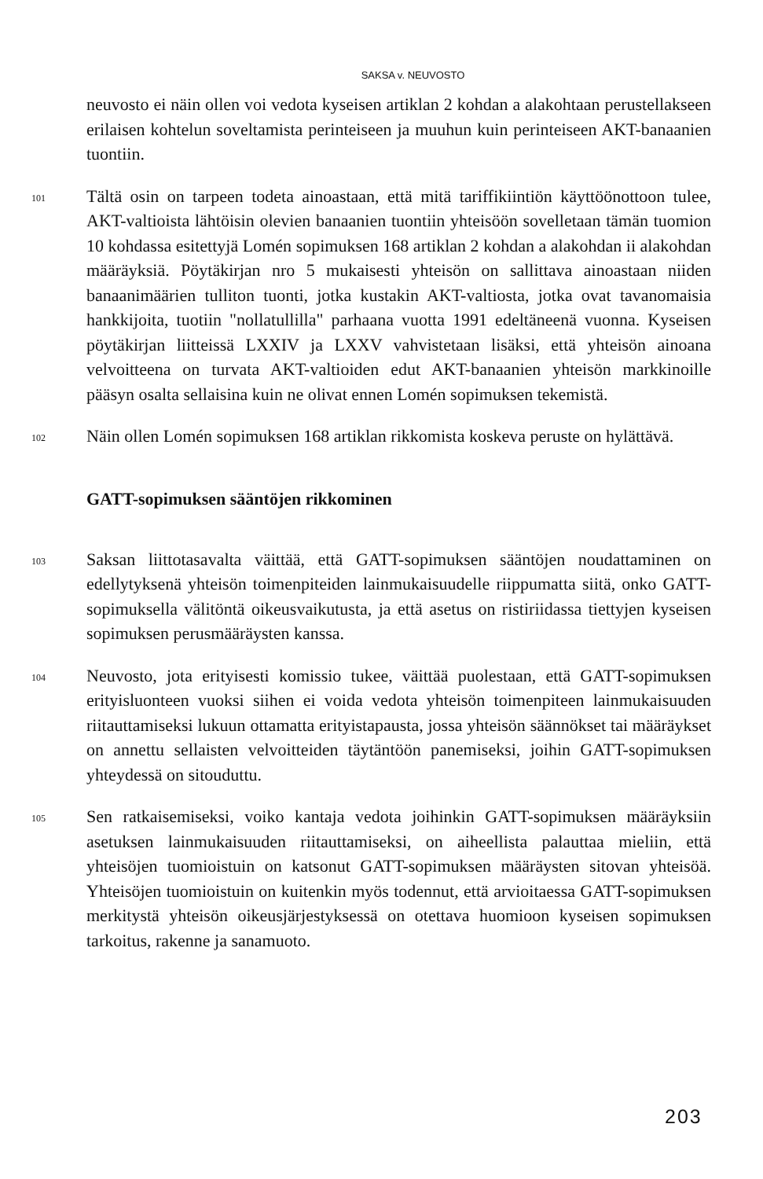SAKSA v. NEUVOSTO
neuvosto ei näin ollen voi vedota kyseisen artiklan 2 kohdan a alakohtaan perustellakseen erilaisen kohtelun soveltamista perinteiseen ja muuhun kuin perinteiseen AKT-banaanien tuontiin.
101
Tältä osin on tarpeen todeta ainoastaan, että mitä tariffikiintiön käyttöönottoon tulee, AKT-valtioista lähtöisin olevien banaanien tuontiin yhteisöön sovelletaan tämän tuomion 10 kohdassa esitettyjä Lomén sopimuksen 168 artiklan 2 kohdan a alakohdan ii alakohdan määräyksiä. Pöytäkirjan nro 5 mukaisesti yhteisön on sallittava ainoastaan niiden banaanimäärien tulliton tuonti, jotka kustakin AKT-valtiosta, jotka ovat tavanomaisia hankkijoita, tuotiin "nollatullilla" parhaana vuotta 1991 edeltäneenä vuonna. Kyseisen pöytäkirjan liitteissä LXXIV ja LXXV vahvistetaan lisäksi, että yhteisön ainoana velvoitteena on turvata AKT-valtioiden edut AKT-banaanien yhteisön markkinoille pääsyn osalta sellaisina kuin ne olivat ennen Lomén sopimuksen tekemistä.
102
Näin ollen Lomén sopimuksen 168 artiklan rikkomista koskeva peruste on hylättävä.
GATT-sopimuksen sääntöjen rikkominen
103
Saksan liittotasavalta väittää, että GATT-sopimuksen sääntöjen noudattaminen on edellytyksenä yhteisön toimenpiteiden lainmukaisuudelle riippumatta siitä, onko GATT-sopimuksella välitöntä oikeusvaikutusta, ja että asetus on ristiriidassa tiettyjen kyseisen sopimuksen perusmääräysten kanssa.
104
Neuvosto, jota erityisesti komissio tukee, väittää puolestaan, että GATT-sopimuksen erityisluonteen vuoksi siihen ei voida vedota yhteisön toimenpiteen lainmukaisuuden riitauttamiseksi lukuun ottamatta erityistapausta, jossa yhteisön säännökset tai määräykset on annettu sellaisten velvoitteiden täytäntöön panemiseksi, joihin GATT-sopimuksen yhteydessä on sitouduttu.
105
Sen ratkaisemiseksi, voiko kantaja vedota joihinkin GATT-sopimuksen määräyksiin asetuksen lainmukaisuuden riitauttamiseksi, on aiheellista palauttaa mieliin, että yhteisöjen tuomioistuin on katsonut GATT-sopimuksen määräysten sitovan yhteisöä. Yhteisöjen tuomioistuin on kuitenkin myös todennut, että arvioitaessa GATT-sopimuksen merkitystä yhteisön oikeusjärjestyksessä on otettava huomioon kyseisen sopimuksen tarkoitus, rakenne ja sanamuoto.
203